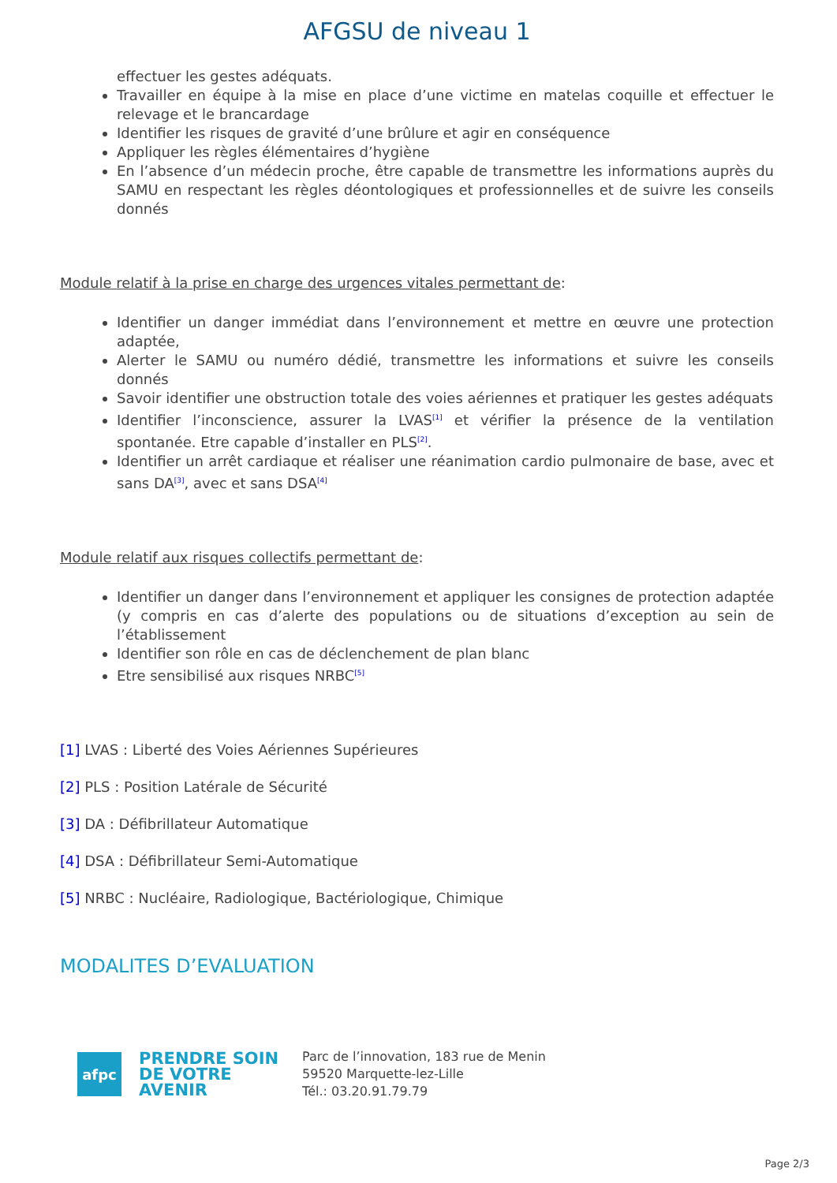AFGSU de niveau 1
effectuer les gestes adéquats.
Travailler en équipe à la mise en place d’une victime en matelas coquille et effectuer le relevage et le brancardage
Identifier les risques de gravité d’une brûlure et agir en conséquence
Appliquer les règles élémentaires d’hygiène
En l’absence d’un médecin proche, être capable de transmettre les informations auprès du SAMU en respectant les règles déontologiques et professionnelles et de suivre les conseils donnés
Module relatif à la prise en charge des urgences vitales permettant de:
Identifier un danger immédiat dans l’environnement et mettre en œuvre une protection adaptée,
Alerter le SAMU ou numéro dédié, transmettre les informations et suivre les conseils donnés
Savoir identifier une obstruction totale des voies aériennes et pratiquer les gestes adéquats
Identifier l’inconscience, assurer la LVAS<sup>[1]</sup> et vérifier la présence de la ventilation spontanée. Etre capable d’installer en PLS<sup>[2]</sup>.
Identifier un arrêt cardiaque et réaliser une réanimation cardio pulmonaire de base, avec et sans DA<sup>[3]</sup>, avec et sans DSA<sup>[4]</sup>
Module relatif aux risques collectifs permettant de:
Identifier un danger dans l’environnement et appliquer les consignes de protection adaptée (y compris en cas d’alerte des populations ou de situations d’exception au sein de l’établissement
Identifier son rôle en cas de déclenchement de plan blanc
Etre sensibilisé aux risques NRBC<sup>[5]</sup>
[1] LVAS : Liberté des Voies Aériennes Supérieures
[2] PLS : Position Latérale de Sécurité
[3] DA : Défibrillateur Automatique
[4] DSA : Défibrillateur Semi-Automatique
[5] NRBC : Nucléaire, Radiologique, Bactériologique, Chimique
MODALITES D’EVALUATION
afpc
PRENDRE SOIN
DE VOTRE
AVENIR
Parc de l’innovation, 183 rue de Menin
59520 Marquette-lez-Lille
Tél.: 03.20.91.79.79
Page 2/3